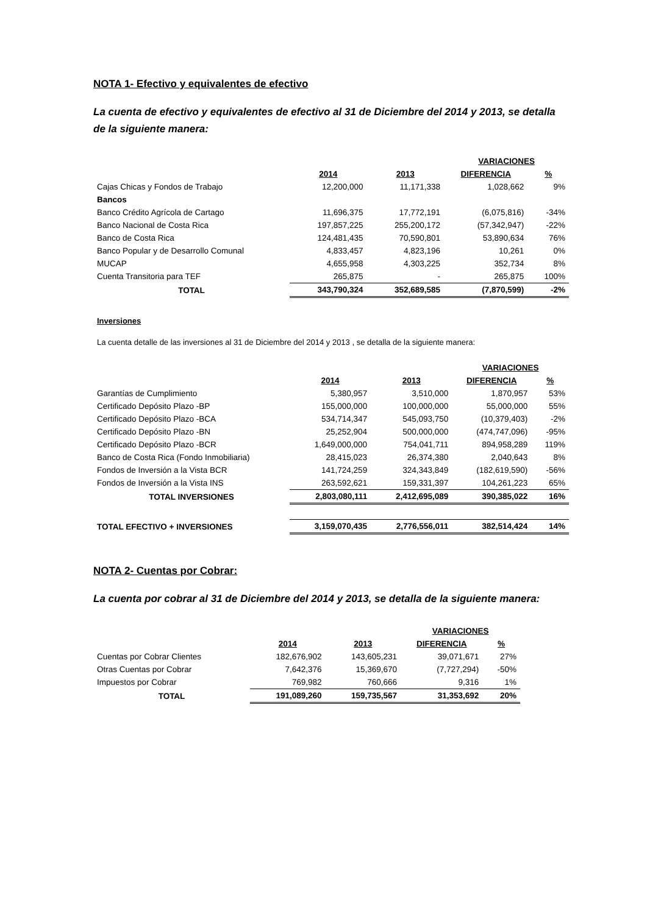NOTA 1- Efectivo y equivalentes de efectivo
La cuenta de efectivo y equivalentes de efectivo al 31 de Diciembre del 2014 y 2013, se detalla de la siguiente manera:
| | | | VARIACIONES | |
| --- | --- | --- | --- | --- |
| | 2014 | 2013 | DIFERENCIA | % |
| Cajas Chicas y Fondos de Trabajo | 12,200,000 | 11,171,338 | 1,028,662 | 9% |
| Bancos | | | | |
| Banco Crédito Agrícola de Cartago | 11,696,375 | 17,772,191 | (6,075,816) | -34% |
| Banco Nacional de Costa Rica | 197,857,225 | 255,200,172 | (57,342,947) | -22% |
| Banco de Costa Rica | 124,481,435 | 70,590,801 | 53,890,634 | 76% |
| Banco Popular y de Desarrollo Comunal | 4,833,457 | 4,823,196 | 10,261 | 0% |
| MUCAP | 4,655,958 | 4,303,225 | 352,734 | 8% |
| Cuenta Transitoria para TEF | 265,875 | - | 265,875 | 100% |
| TOTAL | 343,790,324 | 352,689,585 | (7,870,599) | -2% |
Inversiones
La cuenta detalle de las inversiones al 31 de Diciembre del 2014 y 2013 , se detalla de la siguiente manera:
| | | | VARIACIONES | |
| --- | --- | --- | --- | --- |
| | 2014 | 2013 | DIFERENCIA | % |
| Garantías de Cumplimiento | 5,380,957 | 3,510,000 | 1,870,957 | 53% |
| Certificado Depósito Plazo -BP | 155,000,000 | 100,000,000 | 55,000,000 | 55% |
| Certificado Depósito Plazo -BCA | 534,714,347 | 545,093,750 | (10,379,403) | -2% |
| Certificado Depósito Plazo -BN | 25,252,904 | 500,000,000 | (474,747,096) | -95% |
| Certificado Depósito Plazo -BCR | 1,649,000,000 | 754,041,711 | 894,958,289 | 119% |
| Banco de Costa Rica (Fondo Inmobiliaria) | 28,415,023 | 26,374,380 | 2,040,643 | 8% |
| Fondos de Inversión a la Vista BCR | 141,724,259 | 324,343,849 | (182,619,590) | -56% |
| Fondos de Inversión a la Vista INS | 263,592,621 | 159,331,397 | 104,261,223 | 65% |
| TOTAL INVERSIONES | 2,803,080,111 | 2,412,695,089 | 390,385,022 | 16% |
| TOTAL EFECTIVO + INVERSIONES | 3,159,070,435 | 2,776,556,011 | 382,514,424 | 14% |
NOTA 2- Cuentas por Cobrar:
La cuenta por cobrar al 31 de Diciembre del 2014 y 2013, se detalla de la siguiente manera:
| | | | VARIACIONES | |
| --- | --- | --- | --- | --- |
| | 2014 | 2013 | DIFERENCIA | % |
| Cuentas por Cobrar Clientes | 182,676,902 | 143,605,231 | 39,071,671 | 27% |
| Otras Cuentas por Cobrar | 7,642,376 | 15,369,670 | (7,727,294) | -50% |
| Impuestos por Cobrar | 769,982 | 760,666 | 9,316 | 1% |
| TOTAL | 191,089,260 | 159,735,567 | 31,353,692 | 20% |